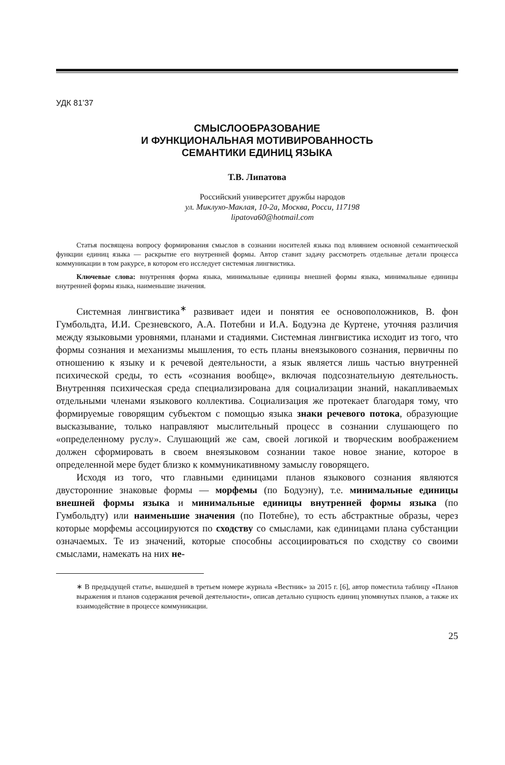УДК 81’37
СМЫСЛООБРАЗОВАНИЕ
И ФУНКЦИОНАЛЬНАЯ МОТИВИРОВАННОСТЬ
СЕМАНТИКИ ЕДИНИЦ ЯЗЫКА
Т.В. Липатова
Российский университет дружбы народов
ул. Миклухо-Маклая, 10-2а, Москва, Росси, 117198
lipatova60@hotmail.com
Статья посвящена вопросу формирования смыслов в сознании носителей языка под влиянием основной семантической функции единиц языка — раскрытие его внутренней формы. Автор ставит задачу рассмотреть отдельные детали процесса коммуникации в том ракурсе, в котором его исследует системная лингвистика.
Ключевые слова: внутренняя форма языка, минимальные единицы внешней формы языка, минимальные единицы внутренней формы языка, наименьшие значения.
Системная лингвистика<sup>∗</sup> развивает идеи и понятия ее основоположников, В. фон Гумбольдта, И.И. Срезневского, А.А. Потебни и И.А. Бодуэна де Куртене, уточняя различия между языковыми уровнями, планами и стадиями. Системная лингвистика исходит из того, что формы сознания и механизмы мышления, то есть планы внеязыкового сознания, первичны по отношению к языку и к речевой деятельности, а язык является лишь частью внутренней психической среды, то есть «сознания вообще», включая подсознательную деятельность. Внутренняя психическая среда специализирована для социализации знаний, накапливаемых отдельными членами языкового коллектива. Социализация же протекает благодаря тому, что формируемые говорящим субъектом с помощью языка знаки речевого потока, образующие высказывание, только направляют мыслительный процесс в сознании слушающего по «определенному руслу». Слушающий же сам, своей логикой и творческим воображением должен сформировать в своем внеязыковом сознании такое новое знание, которое в определенной мере будет близко к коммуникативному замыслу говорящего.
Исходя из того, что главными единицами планов языкового сознания являются двусторонние знаковые формы — морфемы (по Бодуэну), т.е. минимальные единицы внешней формы языка и минимальные единицы внутренней формы языка (по Гумбольдту) или наименьшие значения (по Потебне), то есть абстрактные образы, через которые морфемы ассоциируются по сходству со смыслами, как единицами плана субстанции означаемых. Те из значений, которые способны ассоциироваться по сходству со своими смыслами, намекать на них не-
∗ В предыдущей статье, вышедшей в третьем номере журнала «Вестник» за 2015 г. [6], автор поместила таблицу «Планов выражения и планов содержания речевой деятельности», описав детально сущность единиц упомянутых планов, а также их взаимодействие в процессе коммуникации.
25